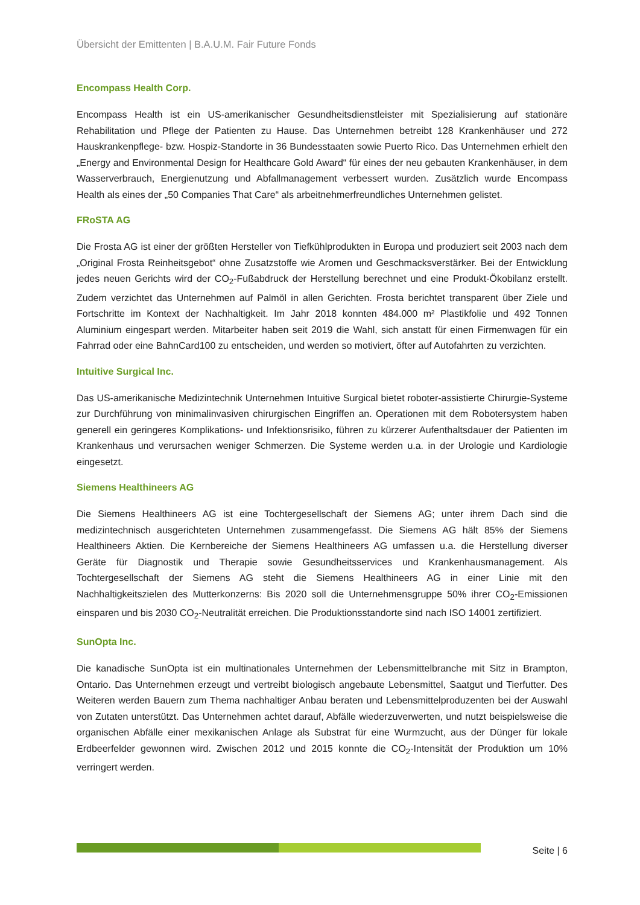Übersicht der Emittenten | B.A.U.M. Fair Future Fonds
Encompass Health Corp.
Encompass Health ist ein US-amerikanischer Gesundheitsdienstleister mit Spezialisierung auf stationäre Rehabilitation und Pflege der Patienten zu Hause. Das Unternehmen betreibt 128 Krankenhäuser und 272 Hauskrankenpflege- bzw. Hospiz-Standorte in 36 Bundesstaaten sowie Puerto Rico. Das Unternehmen erhielt den „Energy and Environmental Design for Healthcare Gold Award“ für eines der neu gebauten Krankenhäuser, in dem Wasserverbrauch, Energienutzung und Abfallmanagement verbessert wurden. Zusätzlich wurde Encompass Health als eines der „50 Companies That Care“ als arbeitnehmerfreundliches Unternehmen gelistet.
FRoSTA AG
Die Frosta AG ist einer der größten Hersteller von Tiefkühlprodukten in Europa und produziert seit 2003 nach dem „Original Frosta Reinheitsgebot“ ohne Zusatzstoffe wie Aromen und Geschmacksverstärker. Bei der Entwicklung jedes neuen Gerichts wird der CO<sub>2</sub>-Fußabdruck der Herstellung berechnet und eine Produkt-Ökobilanz erstellt. Zudem verzichtet das Unternehmen auf Palmöl in allen Gerichten. Frosta berichtet transparent über Ziele und Fortschritte im Kontext der Nachhaltigkeit. Im Jahr 2018 konnten 484.000 m² Plastikfolie und 492 Tonnen Aluminium eingespart werden. Mitarbeiter haben seit 2019 die Wahl, sich anstatt für einen Firmenwagen für ein Fahrrad oder eine BahnCard100 zu entscheiden, und werden so motiviert, öfter auf Autofahrten zu verzichten.
Intuitive Surgical Inc.
Das US-amerikanische Medizintechnik Unternehmen Intuitive Surgical bietet roboter-assistierte Chirurgie-Systeme zur Durchführung von minimalinvasiven chirurgischen Eingriffen an. Operationen mit dem Robotersystem haben generell ein geringeres Komplikations- und Infektionsrisiko, führen zu kürzerer Aufenthaltsdauer der Patienten im Krankenhaus und verursachen weniger Schmerzen. Die Systeme werden u.a. in der Urologie und Kardiologie eingesetzt.
Siemens Healthineers AG
Die Siemens Healthineers AG ist eine Tochtergesellschaft der Siemens AG; unter ihrem Dach sind die medizintechnisch ausgerichteten Unternehmen zusammengefasst. Die Siemens AG hält 85% der Siemens Healthineers Aktien. Die Kernbereiche der Siemens Healthineers AG umfassen u.a. die Herstellung diverser Geräte für Diagnostik und Therapie sowie Gesundheitsservices und Krankenhausmanagement. Als Tochtergesellschaft der Siemens AG steht die Siemens Healthineers AG in einer Linie mit den Nachhaltigkeitszielen des Mutterkonzerns: Bis 2020 soll die Unternehmensgruppe 50% ihrer CO<sub>2</sub>-Emissionen einsparen und bis 2030 CO<sub>2</sub>-Neutralität erreichen. Die Produktionsstandorte sind nach ISO 14001 zertifiziert.
SunOpta Inc.
Die kanadische SunOpta ist ein multinationales Unternehmen der Lebensmittelbranche mit Sitz in Brampton, Ontario. Das Unternehmen erzeugt und vertreibt biologisch angebaute Lebensmittel, Saatgut und Tierfutter. Des Weiteren werden Bauern zum Thema nachhaltiger Anbau beraten und Lebensmittelproduzenten bei der Auswahl von Zutaten unterstützt. Das Unternehmen achtet darauf, Abfälle wiederzuverwerten, und nutzt beispielsweise die organischen Abfälle einer mexikanischen Anlage als Substrat für eine Wurmzucht, aus der Dünger für lokale Erdbeerfelder gewonnen wird. Zwischen 2012 und 2015 konnte die CO<sub>2</sub>-Intensität der Produktion um 10% verringert werden.
Seite | 6